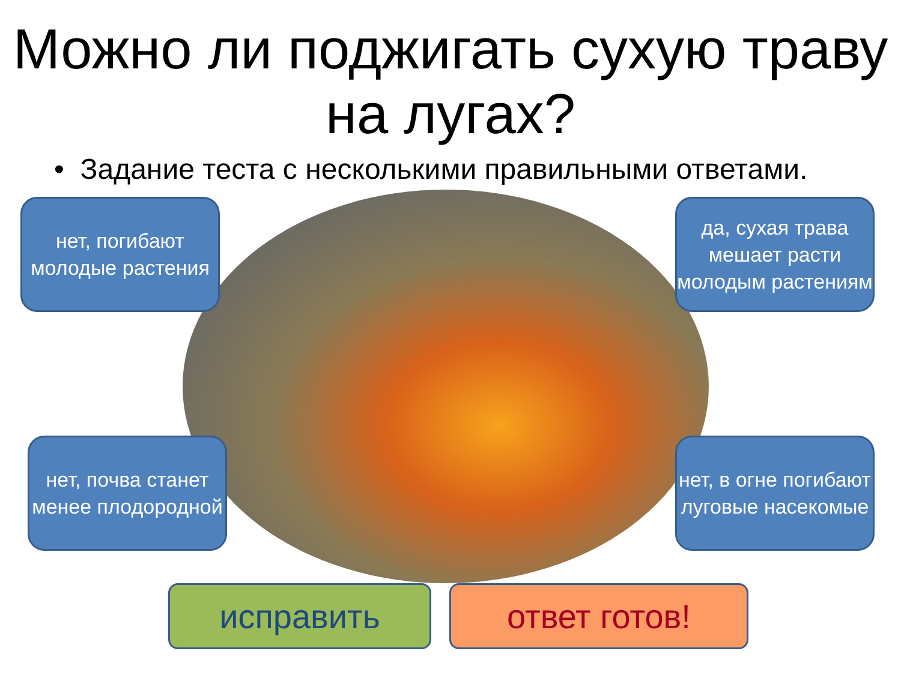Можно ли поджигать сухую траву на лугах?
• Задание теста с несколькими правильными ответами.
нет, погибают молодые растения
да, сухая трава мешает расти молодым растениям
нет, почва станет менее плодородной
нет, в огне погибают луговые насекомые
исправить ответ готов!